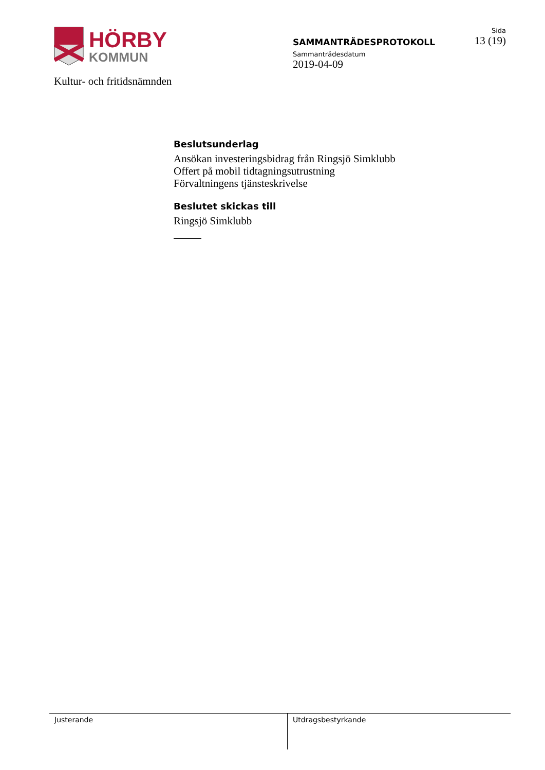HÖRBY
KOMMUN
SAMMANTRÄDESPROTOKOLL
Sammanträdesdatum
2019-04-09
Sida
13 (19)
Kultur- och fritidsnämnden
Beslutsunderlag
Ansökan investeringsbidrag från Ringsjö Simklubb
Offert på mobil tidtagningsutrustning
Förvaltningens tjänsteskrivelse
Beslutet skickas till
Ringsjö Simklubb
Justerande Utdragsbestyrkande